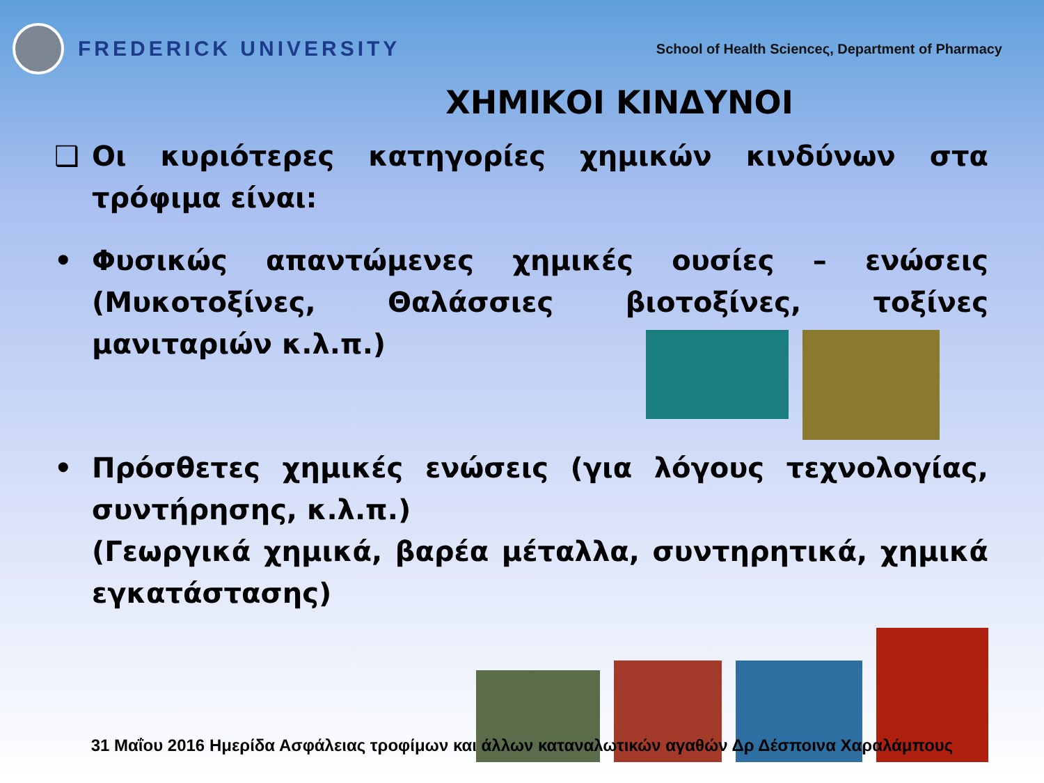FREDERICK UNIVERSITY
School of Health Scienceς, Department of Pharmacy
ΧΗΜΙΚΟΙ ΚΙΝΔΥΝΟΙ
❑ Οι κυριότερες κατηγορίες χημικών κινδύνων στα τρόφιμα είναι:
• Φυσικώς απαντώμενες χημικές ουσίες – ενώσεις (Μυκοτοξίνες, Θαλάσσιες βιοτοξίνες, τοξίνες μανιταριών κ.λ.π.)
• Πρόσθετες χημικές ενώσεις (για λόγους τεχνολογίας, συντήρησης, κ.λ.π.)
(Γεωργικά χημικά, βαρέα μέταλλα, συντηρητικά, χημικά εγκατάστασης)
31 Μαΐου 2016 Ημερίδα Ασφάλειας τροφίμων και άλλων καταναλωτικών αγαθών Δρ Δέσποινα Χαραλάμπους